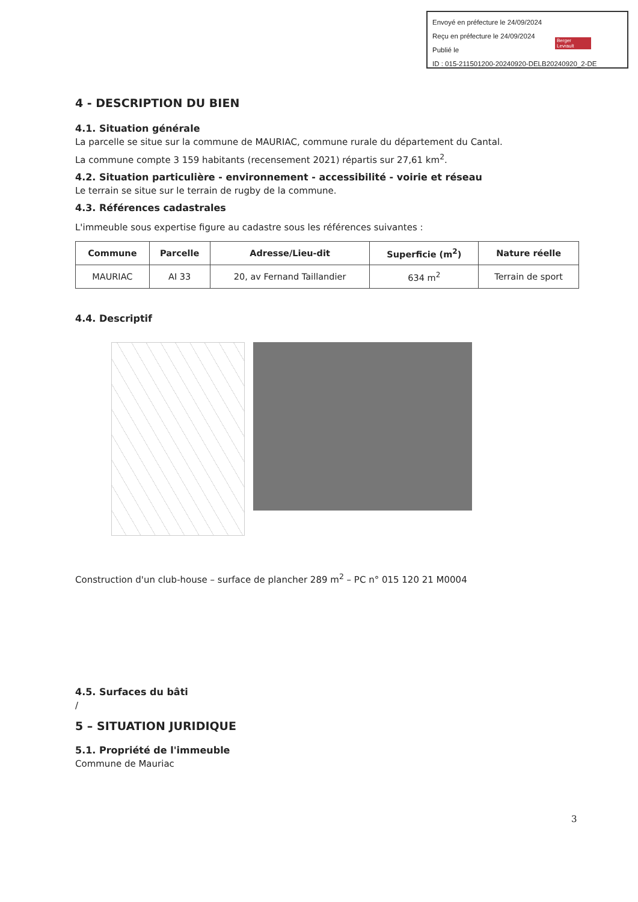Envoyé en préfecture le 24/09/2024
Reçu en préfecture le 24/09/2024
Publié le
ID : 015-211501200-20240920-DELB20240920_2-DE
Berger Levrault
4 - DESCRIPTION DU BIEN
4.1. Situation générale
La parcelle se situe sur la commune de MAURIAC, commune rurale du département du Cantal.
La commune compte 3 159 habitants (recensement 2021) répartis sur 27,61 km<sup>2</sup>.
4.2. Situation particulière - environnement - accessibilité - voirie et réseau
Le terrain se situe sur le terrain de rugby de la commune.
4.3. Références cadastrales
L'immeuble sous expertise figure au cadastre sous les références suivantes :
| Commune | Parcelle | Adresse/Lieu-dit | Superficie (m<sup>2</sup>) | Nature réelle |
| --- | --- | --- | --- | --- |
| MAURIAC | AI 33 | 20, av Fernand Taillandier | 634 m<sup>2</sup> | Terrain de sport |
4.4. Descriptif
Construction d'un club-house – surface de plancher 289 m<sup>2</sup> – PC n° 015 120 21 M0004
4.5. Surfaces du bâti
/
5 – SITUATION JURIDIQUE
5.1. Propriété de l'immeuble
Commune de Mauriac
3